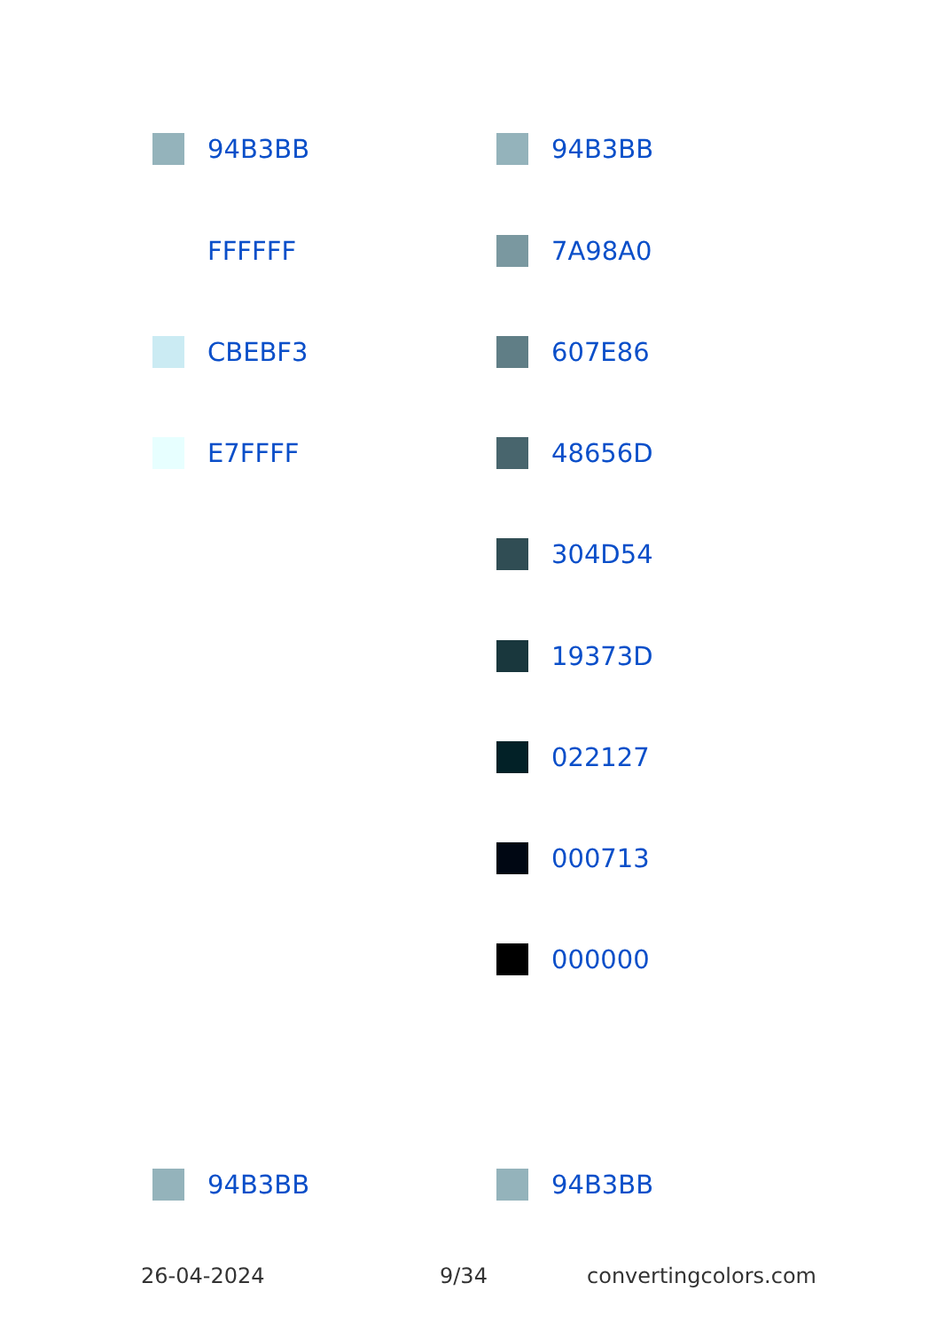94B3BB 94B3BB
FFFFFF 7A98A0
CBEBF3 607E86
E7FFFF 48656D
304D54
19373D
022127
000713
000000
94B3BB 94B3BB
26-04-2024 9/34 convertingcolors.com